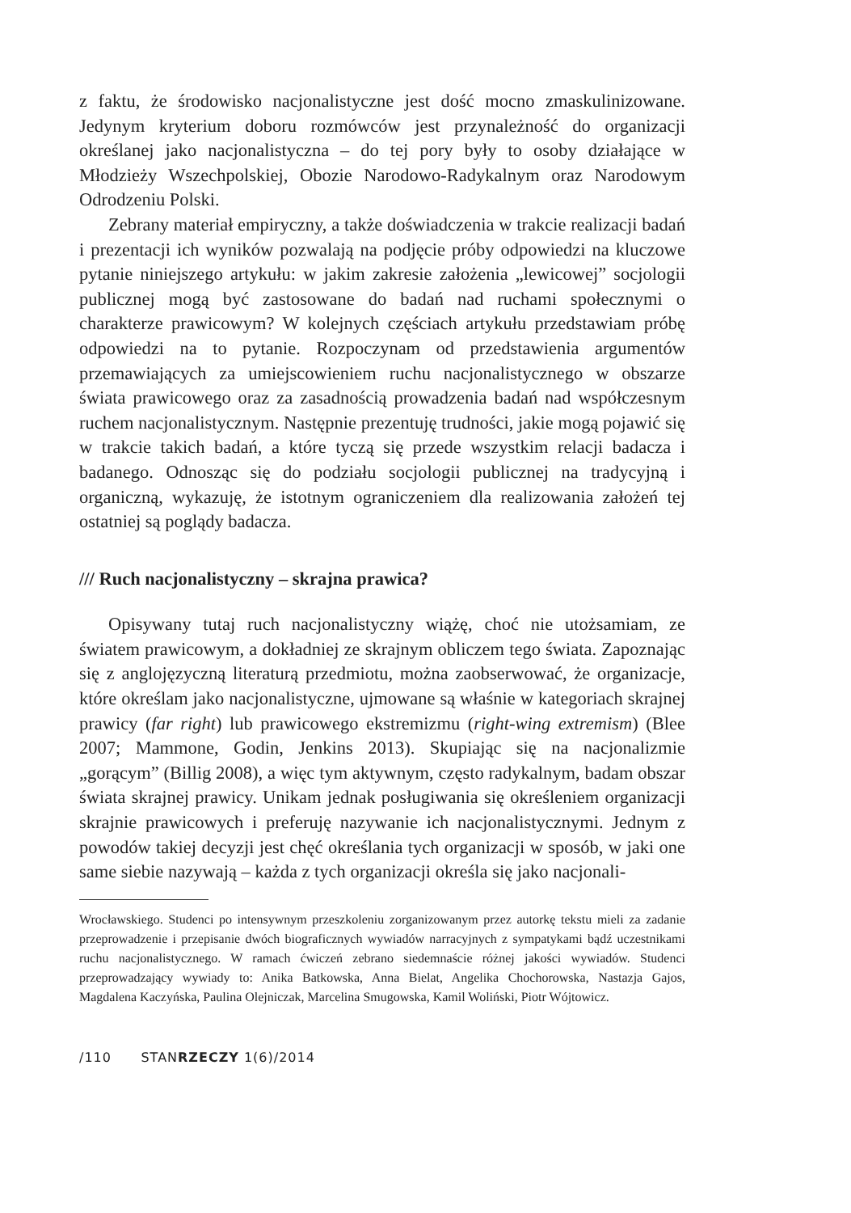z faktu, że środowisko nacjonalistyczne jest dość mocno zmaskulinizowane. Jedynym kryterium doboru rozmówców jest przynależność do organizacji określanej jako nacjonalistyczna – do tej pory były to osoby działające w Młodzieży Wszechpolskiej, Obozie Narodowo-Radykalnym oraz Narodowym Odrodzeniu Polski.
Zebrany materiał empiryczny, a także doświadczenia w trakcie realizacji badań i prezentacji ich wyników pozwalają na podjęcie próby odpowiedzi na kluczowe pytanie niniejszego artykułu: w jakim zakresie założenia „lewicowej” socjologii publicznej mogą być zastosowane do badań nad ruchami społecznymi o charakterze prawicowym? W kolejnych częściach artykułu przedstawiam próbę odpowiedzi na to pytanie. Rozpoczynam od przedstawienia argumentów przemawiających za umiejscowieniem ruchu nacjonalistycznego w obszarze świata prawicowego oraz za zasadnością prowadzenia badań nad współczesnym ruchem nacjonalistycznym. Następnie prezentuję trudności, jakie mogą pojawić się w trakcie takich badań, a które tyczą się przede wszystkim relacji badacza i badanego. Odnosząc się do podziału socjologii publicznej na tradycyjną i organiczną, wykazuję, że istotnym ograniczeniem dla realizowania założeń tej ostatniej są poglądy badacza.
/// Ruch nacjonalistyczny – skrajna prawica?
Opisywany tutaj ruch nacjonalistyczny wiążę, choć nie utożsamiam, ze światem prawicowym, a dokładniej ze skrajnym obliczem tego świata. Zapoznając się z anglojęzyczną literaturą przedmiotu, można zaobserwować, że organizacje, które określam jako nacjonalistyczne, ujmowane są właśnie w kategoriach skrajnej prawicy (far right) lub prawicowego ekstremizmu (right-wing extremism) (Blee 2007; Mammone, Godin, Jenkins 2013). Skupiając się na nacjonalizmie „gorącym” (Billig 2008), a więc tym aktywnym, często radykalnym, badam obszar świata skrajnej prawicy. Unikam jednak posługiwania się określeniem organizacji skrajnie prawicowych i preferuję nazywanie ich nacjonalistycznymi. Jednym z powodów takiej decyzji jest chęć określania tych organizacji w sposób, w jaki one same siebie nazywają – każda z tych organizacji określa się jako nacjonali-
Wrocławskiego. Studenci po intensywnym przeszkoleniu zorganizowanym przez autorkę tekstu mieli za zadanie przeprowadzenie i przepisanie dwóch biograficznych wywiadów narracyjnych z sympatykami bądź uczestnikami ruchu nacjonalistycznego. W ramach ćwiczeń zebrano siedemnaście różnej jakości wywiadów. Studenci przeprowadzający wywiady to: Anika Batkowska, Anna Bielat, Angelika Chochorowska, Nastazja Gajos, Magdalena Kaczyńska, Paulina Olejniczak, Marcelina Smugowska, Kamil Woliński, Piotr Wójtowicz.
/110 STANRZECZY 1(6)/2014